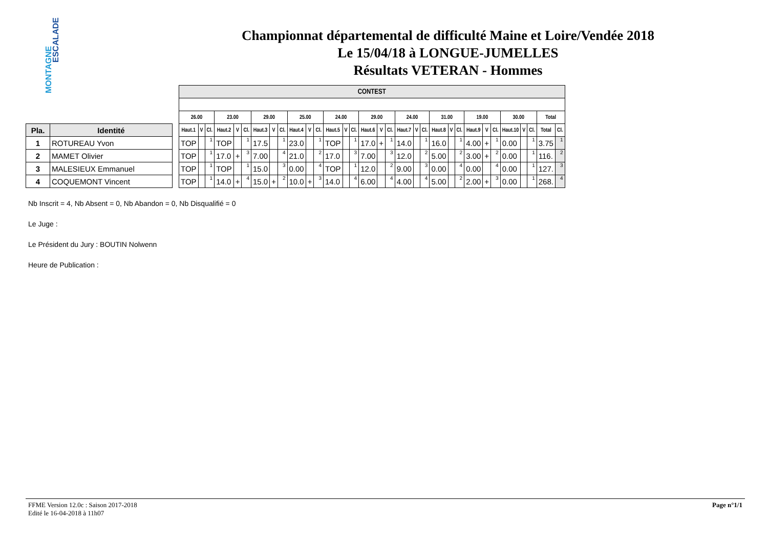ESCALADE
MONTAGNE
Championnat départemental de difficulté Maine et Loire/Vendée 2018
Le 15/04/18 à LONGUE-JUMELLES
Résultats VETERAN - Hommes
| Pla. | Identité |
| --- | --- |
| 1 | ROTUREAU Yvon |
| 2 | MAMET Olivier |
| 3 | MALESIEUX Emmanuel |
| 4 | COQUEMONT Vincent |
| CONTEST | | | | | | | | | | | | | | | | | | | | | | | | | | | | | | | |
| --- | --- | --- | --- | --- | --- | --- | --- | --- | --- | --- | --- | --- | --- | --- | --- | --- | --- | --- | --- | --- | --- | --- | --- | --- | --- | --- | --- | --- | --- | --- | --- |
| 26.00 | | | 23.00 | | | 29.00 | | | 25.00 | | | 24.00 | | | 29.00 | | | 24.00 | | | 31.00 | | | 19.00 | | | 30.00 | | | Total | |
| Haut.1 | V | Cl. | Haut.2 | V | Cl. | Haut.3 | V | Cl. | Haut.4 | V | Cl. | Haut.5 | V | Cl. | Haut.6 | V | Cl. | Haut.7 | V | Cl. | Haut.8 | V | Cl. | Haut.9 | V | Cl. | Haut.10 | V | Cl. | Total | Cl. |
| TOP | | 1 | TOP | | 1 | 17.5 | | 1 | 23.0 | | 1 | TOP | | 1 | 17.0 | + | 1 | 14.0 | | 1 | 16.0 | | 1 | 4.00 | + | 1 | 0.00 | | 1 | 3.75 | 1 |
| TOP | | 1 | 17.0 | + | 3 | 7.00 | | 4 | 21.0 | | 2 | 17.0 | | 3 | 7.00 | | 3 | 12.0 | | 2 | 5.00 | | 2 | 3.00 | + | 2 | 0.00 | | 1 | 116. | 2 |
| TOP | | 1 | TOP | | 1 | 15.0 | | 3 | 0.00 | | 4 | TOP | | 1 | 12.0 | | 2 | 9.00 | | 3 | 0.00 | | 4 | 0.00 | | 4 | 0.00 | | 1 | 127. | 3 |
| TOP | | 1 | 14.0 | + | 4 | 15.0 | + | 2 | 10.0 | + | 3 | 14.0 | | 4 | 6.00 | | 4 | 4.00 | | 4 | 5.00 | | 2 | 2.00 | + | 3 | 0.00 | | 1 | 268. | 4 |
Nb Inscrit = 4, Nb Absent = 0, Nb Abandon = 0, Nb Disqualifié = 0
Le Juge :
Le Président du Jury : BOUTIN Nolwenn
Heure de Publication :
FFME Version 12.0c : Saison 2017-2018
Edité le 16-04-2018 à 11h07
Page n°1/1